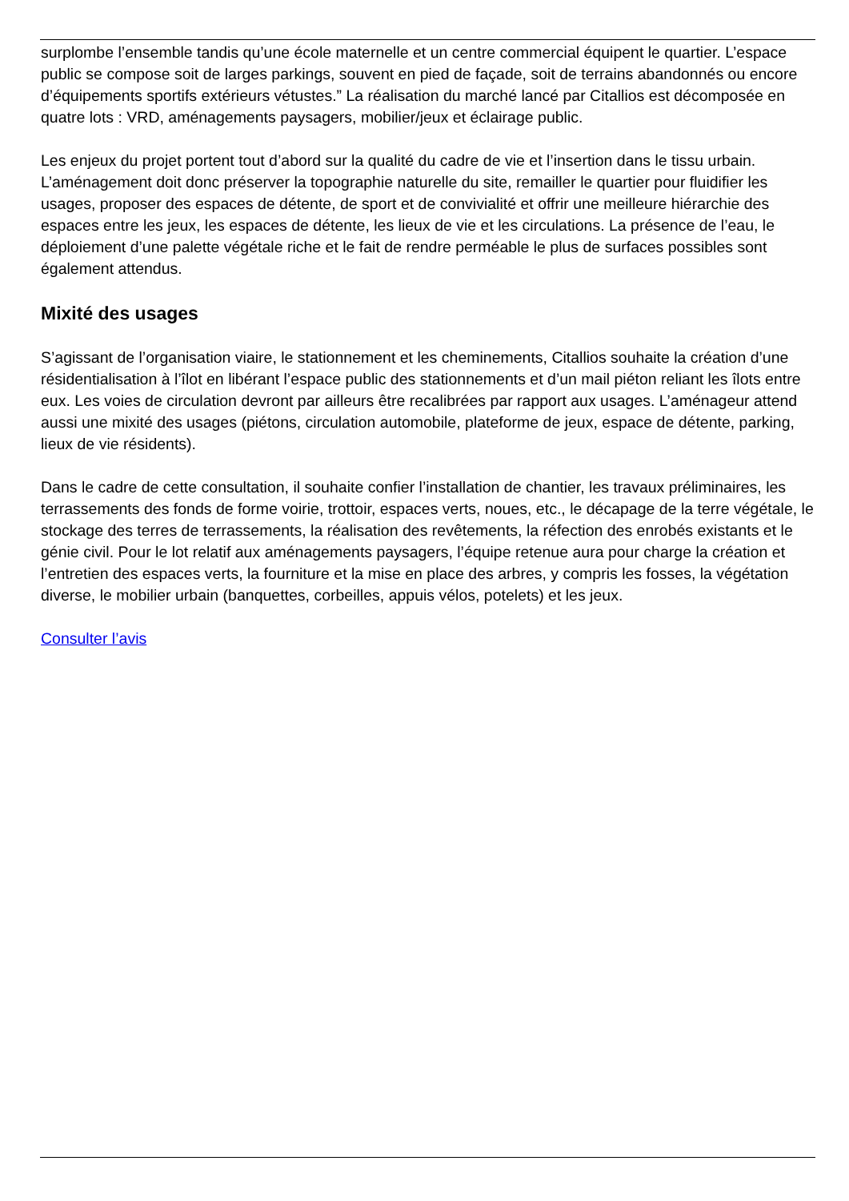surplombe l’ensemble tandis qu’une école maternelle et un centre commercial équipent le quartier. L’espace public se compose soit de larges parkings, souvent en pied de façade, soit de terrains abandonnés ou encore d’équipements sportifs extérieurs vétustes.” La réalisation du marché lancé par Citallios est décomposée en quatre lots : VRD, aménagements paysagers, mobilier/jeux et éclairage public.
Les enjeux du projet portent tout d’abord sur la qualité du cadre de vie et l’insertion dans le tissu urbain. L’aménagement doit donc préserver la topographie naturelle du site, remailler le quartier pour fluidifier les usages, proposer des espaces de détente, de sport et de convivialité et offrir une meilleure hiérarchie des espaces entre les jeux, les espaces de détente, les lieux de vie et les circulations. La présence de l’eau, le déploiement d’une palette végétale riche et le fait de rendre perméable le plus de surfaces possibles sont également attendus.
Mixité des usages
S’agissant de l’organisation viaire, le stationnement et les cheminements, Citallios souhaite la création d’une résidentialisation à l’îlot en libérant l’espace public des stationnements et d’un mail piéton reliant les îlots entre eux. Les voies de circulation devront par ailleurs être recalibrées par rapport aux usages. L’aménageur attend aussi une mixité des usages (piétons, circulation automobile, plateforme de jeux, espace de détente, parking, lieux de vie résidents).
Dans le cadre de cette consultation, il souhaite confier l’installation de chantier, les travaux préliminaires, les terrassements des fonds de forme voirie, trottoir, espaces verts, noues, etc., le décapage de la terre végétale, le stockage des terres de terrassements, la réalisation des revêtements, la réfection des enrobés existants et le génie civil. Pour le lot relatif aux aménagements paysagers, l’équipe retenue aura pour charge la création et l’entretien des espaces verts, la fourniture et la mise en place des arbres, y compris les fosses, la végétation diverse, le mobilier urbain (banquettes, corbeilles, appuis vélos, potelets) et les jeux.
Consulter l’avis